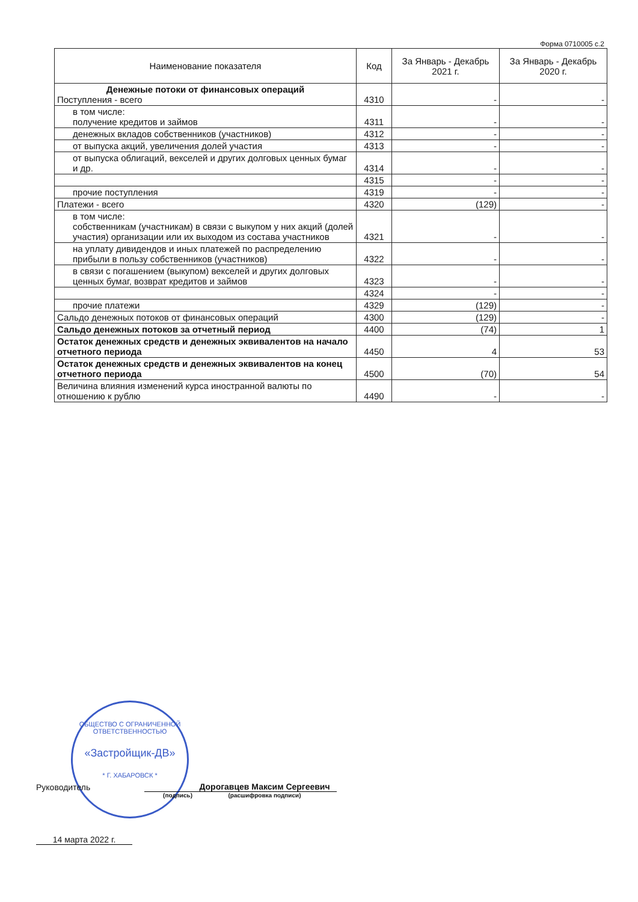Форма 0710005 с.2
| Наименование показателя | Код | За Январь - Декабрь 2021 г. | За Январь - Декабрь 2020 г. |
| --- | --- | --- | --- |
| Денежные потоки от финансовых операций Поступления - всего | 4310 | - | - |
| в том числе: получение кредитов и займов | 4311 | - | - |
| денежных вкладов собственников (участников) | 4312 | - | - |
| от выпуска акций, увеличения долей участия | 4313 | - | - |
| от выпуска облигаций, векселей и других долговых ценных бумаг и др. | 4314 | - | - |
| | 4315 | - | - |
| прочие поступления | 4319 | - | - |
| Платежи - всего | 4320 | (129) | - |
| в том числе: собственникам (участникам) в связи с выкупом у них акций (долей участия) организации или их выходом из состава участников | 4321 | - | - |
| на уплату дивидендов и иных платежей по распределению прибыли в пользу собственников (участников) | 4322 | - | - |
| в связи с погашением (выкупом) векселей и других долговых ценных бумаг, возврат кредитов и займов | 4323 | - | - |
| | 4324 | - | - |
| прочие платежи | 4329 | (129) | - |
| Сальдо денежных потоков от финансовых операций | 4300 | (129) | - |
| Сальдо денежных потоков за отчетный период | 4400 | (74) | 1 |
| Остаток денежных средств и денежных эквивалентов на начало отчетного периода | 4450 | 4 | 53 |
| Остаток денежных средств и денежных эквивалентов на конец отчетного периода | 4500 | (70) | 54 |
| Величина влияния изменений курса иностранной валюты по отношению к рублю | 4490 | - | - |
ОБЩЕСТВО С ОГРАНИЧЕННОЙ ОТВЕТСТВЕННОСТЬЮ
«Застройщик-ДВ»
* Г. ХАБАРОВСК *
Руководитель Дорогавцев Максим Сергеевич
(подпись) (расшифровка подписи)
14 марта 2022 г.